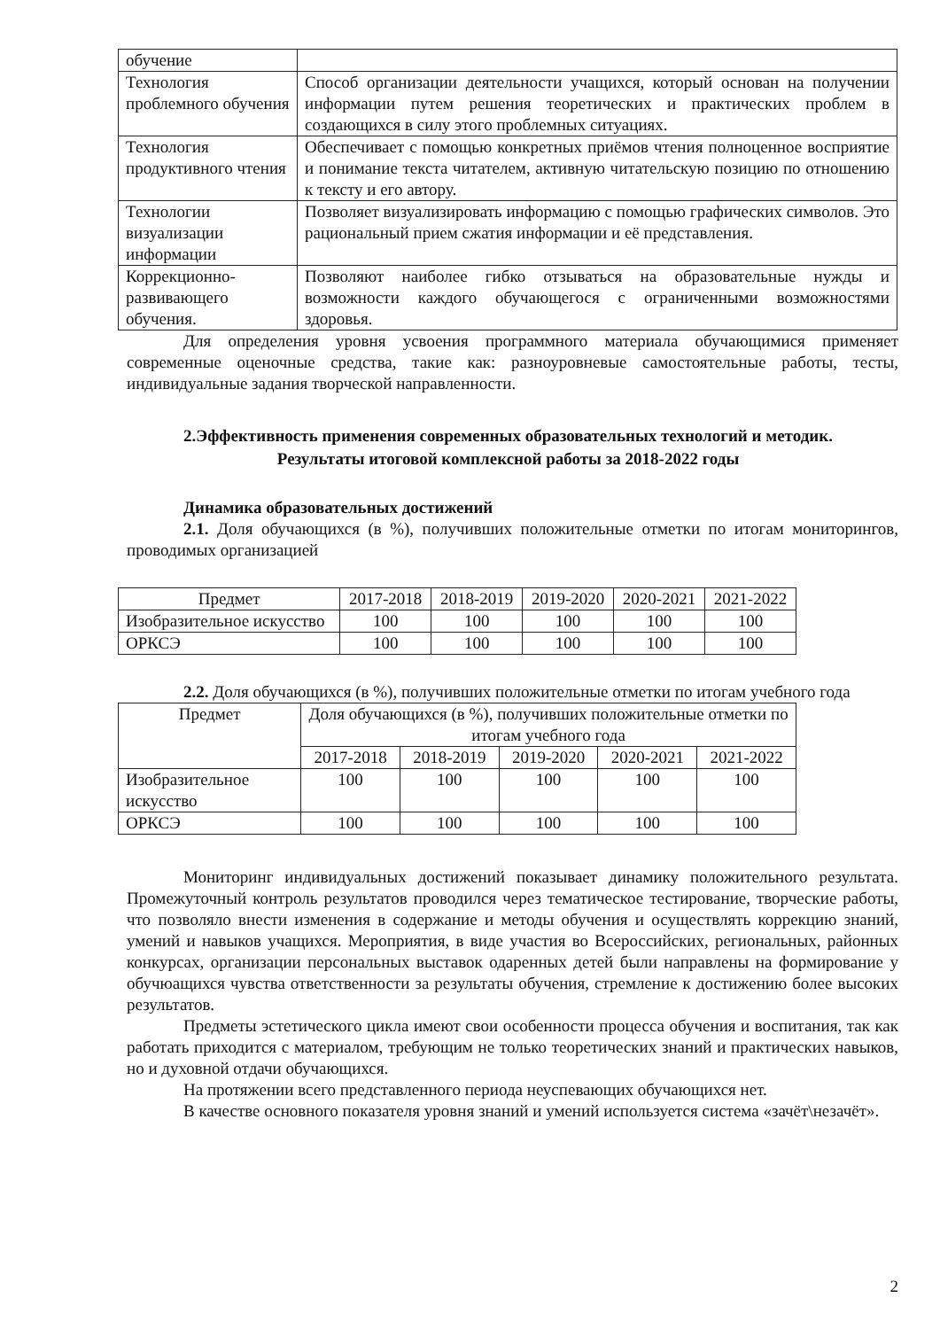| обучение | |
| Технология проблемного обучения | Способ организации деятельности учащихся, который основан на получении информации путем решения теоретических и практических проблем в создающихся в силу этого проблемных ситуациях. |
| Технология продуктивного чтения | Обеспечивает с помощью конкретных приёмов чтения полноценное восприятие и понимание текста читателем, активную читательскую позицию по отношению к тексту и его автору. |
| Технологии визуализации информации | Позволяет визуализировать информацию с помощью графических символов. Это рациональный прием сжатия информации и её представления. |
| Коррекционно-развивающего обучения. | Позволяют наиболее гибко отзываться на образовательные нужды и возможности каждого обучающегося с ограниченными возможностями здоровья. |
Для определения уровня усвоения программного материала обучающимися применяет современные оценочные средства, такие как: разноуровневые самостоятельные работы, тесты, индивидуальные задания творческой направленности.
2.Эффективность применения современных образовательных технологий и методик.
Результаты итоговой комплексной работы за 2018-2022 годы
Динамика образовательных достижений
2.1. Доля обучающихся (в %), получивших положительные отметки по итогам мониторингов, проводимых организацией
| Предмет | 2017-2018 | 2018-2019 | 2019-2020 | 2020-2021 | 2021-2022 |
| --- | --- | --- | --- | --- | --- |
| Изобразительное искусство | 100 | 100 | 100 | 100 | 100 |
| ОРКСЭ | 100 | 100 | 100 | 100 | 100 |
2.2. Доля обучающихся (в %), получивших положительные отметки по итогам учебного года
| Предмет | Доля обучающихся (в %), получивших положительные отметки по итогам учебного года | | | | |
| --- | --- | --- | --- | --- | --- |
| | 2017-2018 | 2018-2019 | 2019-2020 | 2020-2021 | 2021-2022 |
| Изобразительное искусство | 100 | 100 | 100 | 100 | 100 |
| ОРКСЭ | 100 | 100 | 100 | 100 | 100 |
Мониторинг индивидуальных достижений показывает динамику положительного результата. Промежуточный контроль результатов проводился через тематическое тестирование, творческие работы, что позволяло внести изменения в содержание и методы обучения и осуществлять коррекцию знаний, умений и навыков учащихся. Мероприятия, в виде участия во Всероссийских, региональных, районных конкурсах, организации персональных выставок одаренных детей были направлены на формирование у обучюащихся чувства ответственности за результаты обучения, стремление к достижению более высоких результатов.
Предметы эстетического цикла имеют свои особенности процесса обучения и воспитания, так как работать приходится с материалом, требующим не только теоретических знаний и практических навыков, но и духовной отдачи обучающихся.
На протяжении всего представленного периода неуспевающих обучающихся нет.
В качестве основного показателя уровня знаний и умений используется система «зачёт\незачёт».
2